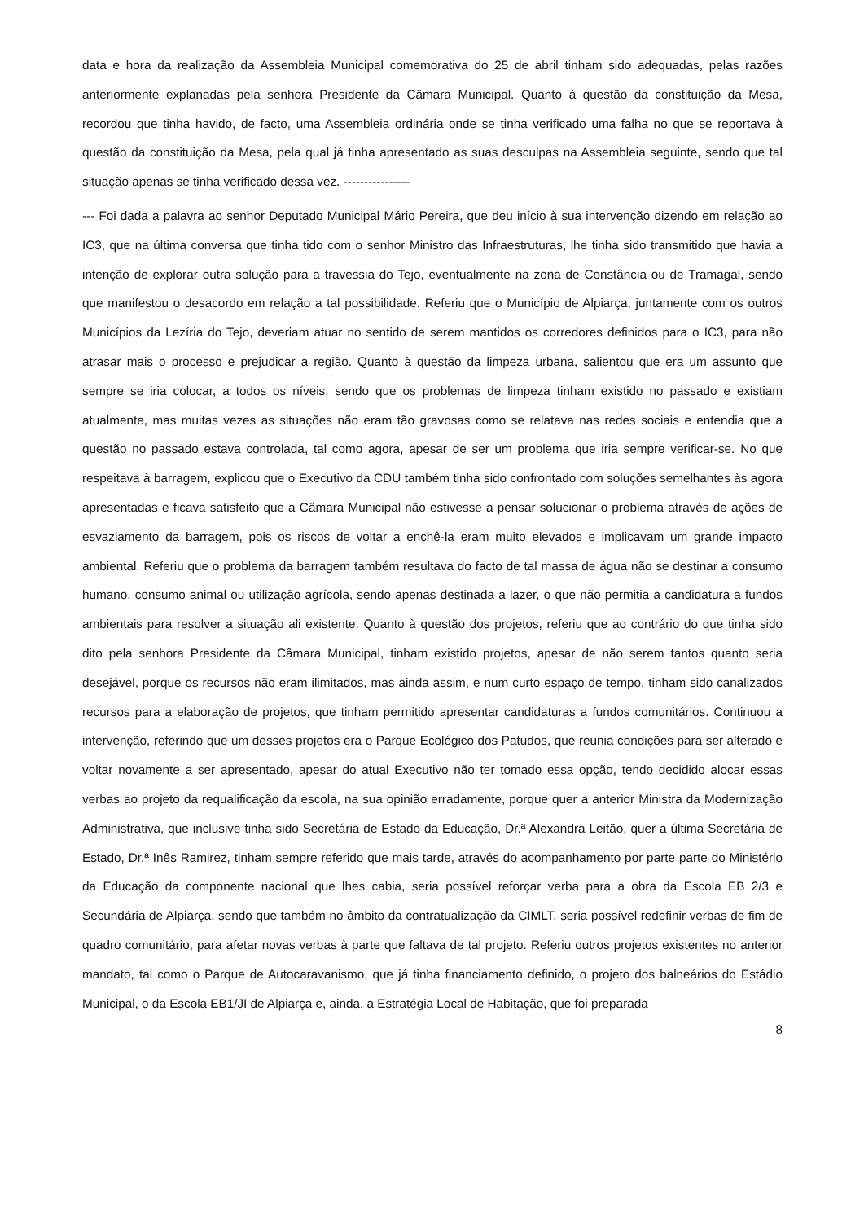data e hora da realização da Assembleia Municipal comemorativa do 25 de abril tinham sido adequadas, pelas razões anteriormente explanadas pela senhora Presidente da Câmara Municipal. Quanto à questão da constituição da Mesa, recordou que tinha havido, de facto, uma Assembleia ordinária onde se tinha verificado uma falha no que se reportava à questão da constituição da Mesa, pela qual já tinha apresentado as suas desculpas na Assembleia seguinte, sendo que tal situação apenas se tinha verificado dessa vez. ----------------
--- Foi dada a palavra ao senhor Deputado Municipal Mário Pereira, que deu início à sua intervenção dizendo em relação ao IC3, que na última conversa que tinha tido com o senhor Ministro das Infraestruturas, lhe tinha sido transmitido que havia a intenção de explorar outra solução para a travessia do Tejo, eventualmente na zona de Constância ou de Tramagal, sendo que manifestou o desacordo em relação a tal possibilidade. Referiu que o Município de Alpiarça, juntamente com os outros Municípios da Lezíria do Tejo, deveriam atuar no sentido de serem mantidos os corredores definidos para o IC3, para não atrasar mais o processo e prejudicar a região. Quanto à questão da limpeza urbana, salientou que era um assunto que sempre se iria colocar, a todos os níveis, sendo que os problemas de limpeza tinham existido no passado e existiam atualmente, mas muitas vezes as situações não eram tão gravosas como se relatava nas redes sociais e entendia que a questão no passado estava controlada, tal como agora, apesar de ser um problema que iria sempre verificar-se. No que respeitava à barragem, explicou que o Executivo da CDU também tinha sido confrontado com soluções semelhantes às agora apresentadas e ficava satisfeito que a Câmara Municipal não estivesse a pensar solucionar o problema através de ações de esvaziamento da barragem, pois os riscos de voltar a enchê-la eram muito elevados e implicavam um grande impacto ambiental. Referiu que o problema da barragem também resultava do facto de tal massa de água não se destinar a consumo humano, consumo animal ou utilização agrícola, sendo apenas destinada a lazer, o que não permitia a candidatura a fundos ambientais para resolver a situação ali existente. Quanto à questão dos projetos, referiu que ao contrário do que tinha sido dito pela senhora Presidente da Câmara Municipal, tinham existido projetos, apesar de não serem tantos quanto seria desejável, porque os recursos não eram ilimitados, mas ainda assim, e num curto espaço de tempo, tinham sido canalizados recursos para a elaboração de projetos, que tinham permitido apresentar candidaturas a fundos comunitários. Continuou a intervenção, referindo que um desses projetos era o Parque Ecológico dos Patudos, que reunia condições para ser alterado e voltar novamente a ser apresentado, apesar do atual Executivo não ter tomado essa opção, tendo decidido alocar essas verbas ao projeto da requalificação da escola, na sua opinião erradamente, porque quer a anterior Ministra da Modernização Administrativa, que inclusive tinha sido Secretária de Estado da Educação, Dr.ª Alexandra Leitão, quer a última Secretária de Estado, Dr.ª Inês Ramirez, tinham sempre referido que mais tarde, através do acompanhamento por parte parte do Ministério da Educação da componente nacional que lhes cabia, seria possível reforçar verba para a obra da Escola EB 2/3 e Secundária de Alpiarça, sendo que também no âmbito da contratualização da CIMLT, seria possível redefinir verbas de fim de quadro comunitário, para afetar novas verbas à parte que faltava de tal projeto. Referiu outros projetos existentes no anterior mandato, tal como o Parque de Autocaravanismo, que já tinha financiamento definido, o projeto dos balneários do Estádio Municipal, o da Escola EB1/JI de Alpiarça e, ainda, a Estratégia Local de Habitação, que foi preparada
8